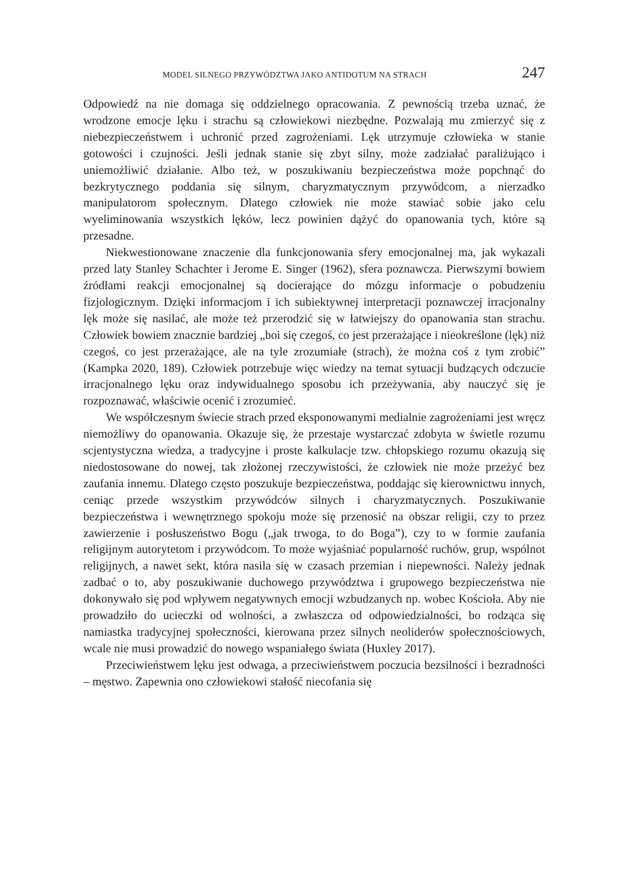MODEL SILNEGO PRZYWÓDZTWA JAKO ANTIDOTUM NA STRACH 247
Odpowiedź na nie domaga się oddzielnego opracowania. Z pewnością trzeba uznać, że wrodzone emocje lęku i strachu są człowiekowi niezbędne. Pozwalają mu zmierzyć się z niebezpieczeństwem i uchronić przed zagrożeniami. Lęk utrzymuje człowieka w stanie gotowości i czujności. Jeśli jednak stanie się zbyt silny, może zadziałać paraliżująco i uniemożliwić działanie. Albo też, w poszukiwaniu bezpieczeństwa może popchnąć do bezkrytycznego poddania się silnym, charyzmatycznym przywódcom, a nierzadko manipulatorom społecznym. Dlatego człowiek nie może stawiać sobie jako celu wyeliminowania wszystkich lęków, lecz powinien dążyć do opanowania tych, które są przesadne.
Niekwestionowane znaczenie dla funkcjonowania sfery emocjonalnej ma, jak wykazali przed laty Stanley Schachter i Jerome E. Singer (1962), sfera poznawcza. Pierwszymi bowiem źródłami reakcji emocjonalnej są docierające do mózgu informacje o pobudzeniu fizjologicznym. Dzięki informacjom i ich subiektywnej interpretacji poznawczej irracjonalny lęk może się nasilać, ale może też przerodzić się w łatwiejszy do opanowania stan strachu. Człowiek bowiem znacznie bardziej „boi się czegoś, co jest przerażające i nieokreślone (lęk) niż czegoś, co jest przerażające, ale na tyle zrozumiałe (strach), że można coś z tym zrobić” (Kampka 2020, 189). Człowiek potrzebuje więc wiedzy na temat sytuacji budzących odczucie irracjonalnego lęku oraz indywidualnego sposobu ich przeżywania, aby nauczyć się je rozpoznawać, właściwie ocenić i zrozumieć.
We współczesnym świecie strach przed eksponowanymi medialnie zagrożeniami jest wręcz niemożliwy do opanowania. Okazuje się, że przestaje wystarczać zdobyta w świetle rozumu scjentystyczna wiedza, a tradycyjne i proste kalkulacje tzw. chłopskiego rozumu okazują się niedostosowane do nowej, tak złożonej rzeczywistości, że człowiek nie może przeżyć bez zaufania innemu. Dlatego często poszukuje bezpieczeństwa, poddając się kierownictwu innych, ceniąc przede wszystkim przywódców silnych i charyzmatycznych. Poszukiwanie bezpieczeństwa i wewnętrznego spokoju może się przenosić na obszar religii, czy to przez zawierzenie i posłuszeństwo Bogu („jak trwoga, to do Boga”), czy to w formie zaufania religijnym autorytetom i przywódcom. To może wyjaśniać popularność ruchów, grup, wspólnot religijnych, a nawet sekt, która nasila się w czasach przemian i niepewności. Należy jednak zadbać o to, aby poszukiwanie duchowego przywództwa i grupowego bezpieczeństwa nie dokonywało się pod wpływem negatywnych emocji wzbudzanych np. wobec Kościoła. Aby nie prowadziło do ucieczki od wolności, a zwłaszcza od odpowiedzialności, bo rodząca się namiastka tradycyjnej społeczności, kierowana przez silnych neoliderów społecznościowych, wcale nie musi prowadzić do nowego wspaniałego świata (Huxley 2017).
Przeciwieństwem lęku jest odwaga, a przeciwieństwem poczucia bezsilności i bezradności – męstwo. Zapewnia ono człowiekowi stałość niecofania się